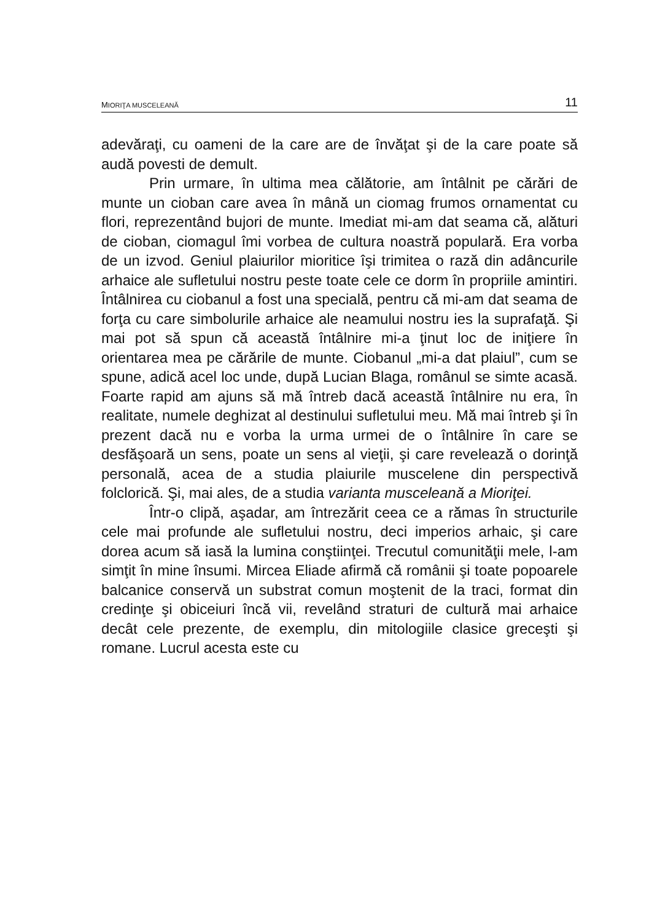MIORIŢA MUSCELEANĂ 11
adevăraţi, cu oameni de la care are de învăţat şi de la care poate să audă povesti de demult.
Prin urmare, în ultima mea călătorie, am întâlnit pe cărări de munte un cioban care avea în mână un ciomag frumos ornamentat cu flori, reprezentând bujori de munte. Imediat mi-am dat seama că, alături de cioban, ciomagul îmi vorbea de cultura noastră populară. Era vorba de un izvod. Geniul plaiurilor mioritice îşi trimitea o rază din adâncurile arhaice ale sufletului nostru peste toate cele ce dorm în propriile amintiri. Întâlnirea cu ciobanul a fost una specială, pentru că mi-am dat seama de forţa cu care simbolurile arhaice ale neamului nostru ies la suprafaţă. Şi mai pot să spun că această întâlnire mi-a ţinut loc de iniţiere în orientarea mea pe cărările de munte. Ciobanul „mi-a dat plaiul”, cum se spune, adică acel loc unde, după Lucian Blaga, românul se simte acasă. Foarte rapid am ajuns să mă întreb dacă această întâlnire nu era, în realitate, numele deghizat al destinului sufletului meu. Mă mai întreb şi în prezent dacă nu e vorba la urma urmei de o întâlnire în care se desfăşoară un sens, poate un sens al vieţii, şi care revelează o dorinţă personală, acea de a studia plaiurile muscelene din perspectivă folclorică. Şi, mai ales, de a studia varianta musceleană a Mioriţei.
Într-o clipă, aşadar, am întrezărit ceea ce a rămas în structurile cele mai profunde ale sufletului nostru, deci imperios arhaic, şi care dorea acum să iasă la lumina conştiinţei. Trecutul comunităţii mele, l-am simţit în mine însumi. Mircea Eliade afirmă că românii şi toate popoarele balcanice conservă un substrat comun moştenit de la traci, format din credinţe şi obiceiuri încă vii, revelând straturi de cultură mai arhaice decât cele prezente, de exemplu, din mitologiile clasice greceşti şi romane. Lucrul acesta este cu